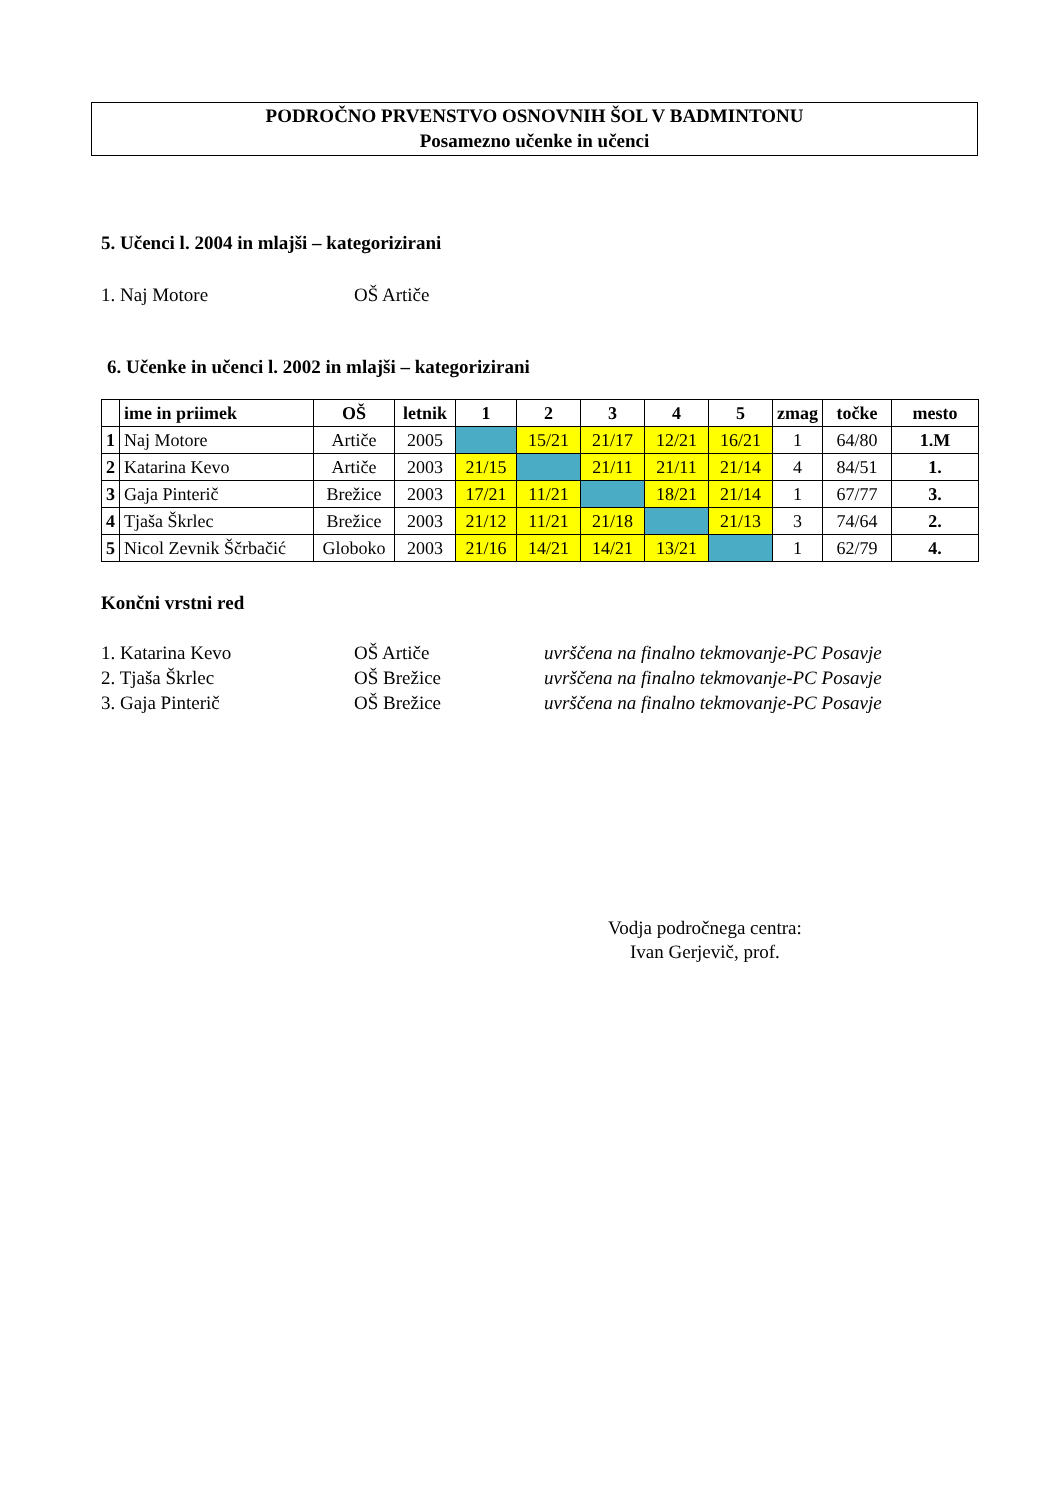PODROČNO PRVENSTVO OSNOVNIH ŠOL V BADMINTONU
Posamezno učenke in učenci
5. Učenci l. 2004 in mlajši – kategorizirani
1. Naj Motore OŠ Artiče
6. Učenke in učenci l. 2002 in mlajši – kategorizirani
| | ime in priimek | OŠ | letnik | 1 | 2 | 3 | 4 | 5 | zmag | točke | mesto |
| --- | --- | --- | --- | --- | --- | --- | --- | --- | --- | --- | --- |
| 1 | Naj Motore | Artiče | 2005 | | 15/21 | 21/17 | 12/21 | 16/21 | 1 | 64/80 | 1.M |
| 2 | Katarina Kevo | Artiče | 2003 | 21/15 | | 21/11 | 21/11 | 21/14 | 4 | 84/51 | 1. |
| 3 | Gaja Pinterič | Brežice | 2003 | 17/21 | 11/21 | | 18/21 | 21/14 | 1 | 67/77 | 3. |
| 4 | Tjaša Škrlec | Brežice | 2003 | 21/12 | 11/21 | 21/18 | | 21/13 | 3 | 74/64 | 2. |
| 5 | Nicol Zevnik Ščrbačić | Globoko | 2003 | 21/16 | 14/21 | 14/21 | 13/21 | | 1 | 62/79 | 4. |
Končni vrstni red
1. Katarina Kevo OŠ Artiče uvrščena na finalno tekmovanje-PC Posavje
2. Tjaša Škrlec OŠ Brežice uvrščena na finalno tekmovanje-PC Posavje
3. Gaja Pinterič OŠ Brežice uvrščena na finalno tekmovanje-PC Posavje
Vodja področnega centra:
Ivan Gerjevič, prof.